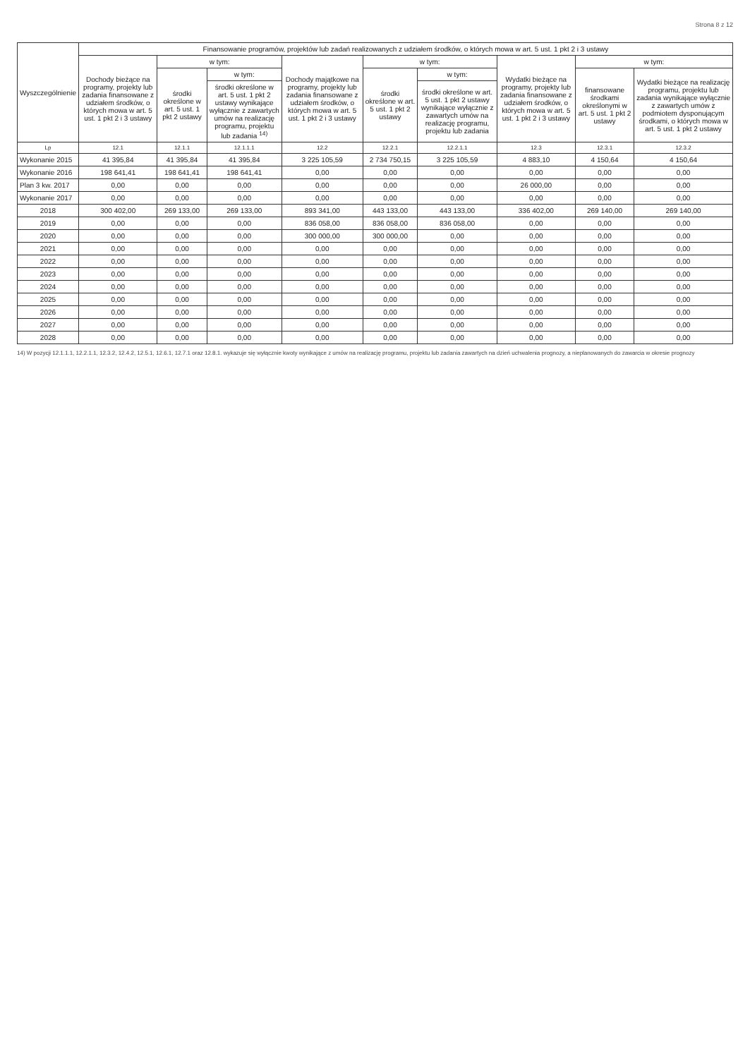Strona 8 z 12
| Wyszczególnienie | Finansowanie programów, projektów lub zadań realizowanych z udziałem środków, o których mowa w art. 5 ust. 1 pkt 2 i 3 ustawy | | | | | | | | |
| --- | --- | --- | --- | --- | --- | --- | --- | --- | --- |
| | Dochody bieżące na programy, projekty lub zadania finansowane z udziałem środków, o których mowa w art. 5 ust. 1 pkt 2 i 3 ustawy | w tym: | | Dochody majątkowe na programy, projekty lub zadania finansowane z udziałem środków, o których mowa w art. 5 ust. 1 pkt 2 i 3 ustawy | w tym: | | Wydatki bieżące na programy, projekty lub zadania finansowane z udziałem środków, o których mowa w art. 5 ust. 1 pkt 2 i 3 ustawy | w tym: | |
| | | środki określone w art. 5 ust. 1 pkt 2 ustawy | w tym: | | środki określone w art. 5 ust. 1 pkt 2 ustawy | w tym: | | finansowane środkami określonymi w art. 5 ust. 1 pkt 2 ustawy | Wydatki bieżące na realizację programu, projektu lub zadania wynikające wyłącznie z zawartych umów z podmiotem dysponującym środkami, o których mowa w art. 5 ust. 1 pkt 2 ustawy |
| | | | środki określone w art. 5 ust. 1 pkt 2 ustawy wynikające wyłącznie z zawartych umów na realizację programu, projektu lub zadania <sup>14)</sup> | | | środki określone w art. 5 ust. 1 pkt 2 ustawy wynikające wyłącznie z zawartych umów na realizację programu, projektu lub zadania | | | |
| Lp | 12.1 | 12.1.1 | 12.1.1.1 | 12.2 | 12.2.1 | 12.2.1.1 | 12.3 | 12.3.1 | 12.3.2 |
| Wykonanie 2015 | 41 395,84 | 41 395,84 | 41 395,84 | 3 225 105,59 | 2 734 750,15 | 3 225 105,59 | 4 883,10 | 4 150,64 | 4 150,64 |
| Wykonanie 2016 | 198 641,41 | 198 641,41 | 198 641,41 | 0,00 | 0,00 | 0,00 | 0,00 | 0,00 | 0,00 |
| Plan 3 kw. 2017 | 0,00 | 0,00 | 0,00 | 0,00 | 0,00 | 0,00 | 26 000,00 | 0,00 | 0,00 |
| Wykonanie 2017 | 0,00 | 0,00 | 0,00 | 0,00 | 0,00 | 0,00 | 0,00 | 0,00 | 0,00 |
| 2018 | 300 402,00 | 269 133,00 | 269 133,00 | 893 341,00 | 443 133,00 | 443 133,00 | 336 402,00 | 269 140,00 | 269 140,00 |
| 2019 | 0,00 | 0,00 | 0,00 | 836 058,00 | 836 058,00 | 836 058,00 | 0,00 | 0,00 | 0,00 |
| 2020 | 0,00 | 0,00 | 0,00 | 300 000,00 | 300 000,00 | 0,00 | 0,00 | 0,00 | 0,00 |
| 2021 | 0,00 | 0,00 | 0,00 | 0,00 | 0,00 | 0,00 | 0,00 | 0,00 | 0,00 |
| 2022 | 0,00 | 0,00 | 0,00 | 0,00 | 0,00 | 0,00 | 0,00 | 0,00 | 0,00 |
| 2023 | 0,00 | 0,00 | 0,00 | 0,00 | 0,00 | 0,00 | 0,00 | 0,00 | 0,00 |
| 2024 | 0,00 | 0,00 | 0,00 | 0,00 | 0,00 | 0,00 | 0,00 | 0,00 | 0,00 |
| 2025 | 0,00 | 0,00 | 0,00 | 0,00 | 0,00 | 0,00 | 0,00 | 0,00 | 0,00 |
| 2026 | 0,00 | 0,00 | 0,00 | 0,00 | 0,00 | 0,00 | 0,00 | 0,00 | 0,00 |
| 2027 | 0,00 | 0,00 | 0,00 | 0,00 | 0,00 | 0,00 | 0,00 | 0,00 | 0,00 |
| 2028 | 0,00 | 0,00 | 0,00 | 0,00 | 0,00 | 0,00 | 0,00 | 0,00 | 0,00 |
14) W pozycji 12.1.1.1, 12.2.1.1, 12.3.2, 12.4.2, 12.5.1, 12.6.1, 12.7.1 oraz 12.8.1. wykazuje się wyłącznie kwoty wynikające z umów na realizację programu, projektu lub zadania zawartych na dzień uchwalenia prognozy, a nieplanowanych do zawarcia w okresie prognozy